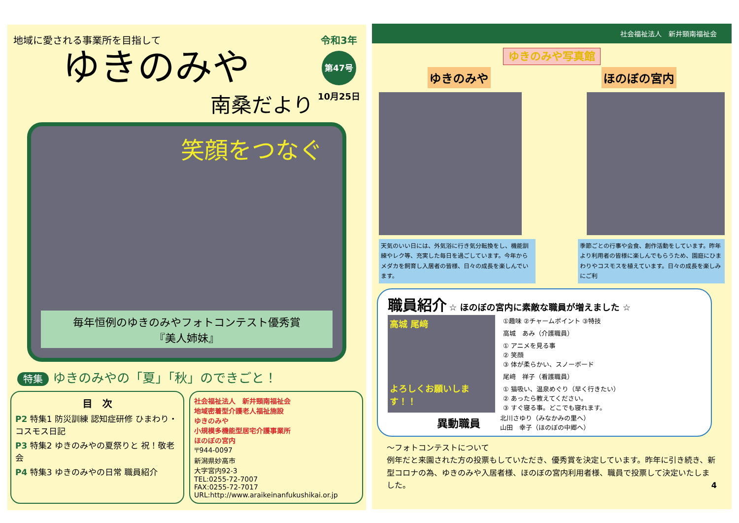地域に愛される事業所を目指して
ゆきのみや
南桑だより
令和3年
第47号
10月25日
笑顔をつなぐ
毎年恒例のゆきのみやフォトコンテスト優秀賞
『美人姉妹』
特集 ゆきのみやの「夏」「秋」のできごと！
目　次
P2 特集1 防災訓練 認知症研修 ひまわり・コスモス日記
P3 特集2 ゆきのみやの夏祭りと 祝！敬老会
P4 特集3 ゆきのみやの日常 職員紹介
社会福祉法人　新井頸南福祉会
地域密着型介護老人福祉施設
ゆきのみや
小規模多機能型居宅介護事業所
ほのぼの宮内
〒944-0097
新潟県妙高市
大字宮内92-3
TEL:0255-72-7007
FAX:0255-72-7017
URL:http://www.araikeinanfukushikai.or.jp
社会福祉法人　新井頸南福祉会
ゆきのみや写真館
ゆきのみや ほのぼの宮内
天気のいい日には、外気浴に行き気分転換をし、機能訓練やレク等、充実した毎日を過ごしています。今年からメダカを飼育し入居者の皆様、日々の成長を楽しんでいます。
季節ごとの行事や会食、創作活動をしています。昨年より利用者の皆様に楽しんでもらうため、園庭にひまわりやコスモスを植えています。日々の成長を楽しみにご利
職員紹介 ☆ ほのぼの宮内に素敵な職員が増えました ☆
高城 尾﨑
よろしくお願いします！！
①趣味 ②チャームポイント ③特技
高城　あみ（介護職員）
① アニメを見る事
② 笑顔
③ 体が柔らかい、スノーボード
尾﨑　祥子（看護職員）
① 猫吸い、温泉めぐり（早く行きたい）
② あったら教えてください。
③ すぐ寝る事。どこでも寝れます。
異動職員
北川さゆり（みなかみの里へ）
山田　幸子（ほのぼの中郷へ）
～フォトコンテストについて
例年だと来園された方の投票もしていただき、優秀賞を決定しています。昨年に引き続き、新型コロナの為、ゆきのみや入居者様、ほのぼの宮内利用者様、職員で投票して決定いたしました。 4